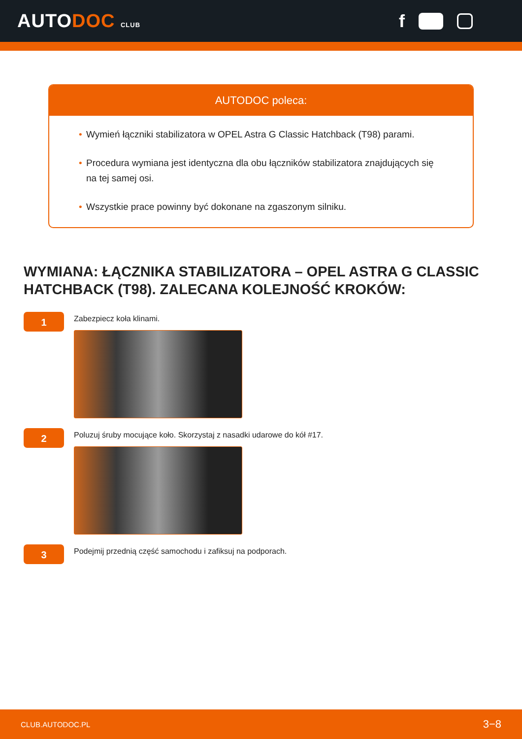AUTODOC CLUB
f
AUTODOC poleca:
• Wymień łączniki stabilizatora w OPEL Astra G Classic Hatchback (T98) parami.
• Procedura wymiana jest identyczna dla obu łączników stabilizatora znajdujących się na tej samej osi.
• Wszystkie prace powinny być dokonane na zgaszonym silniku.
WYMIANA: ŁĄCZNIKA STABILIZATORA – OPEL ASTRA G CLASSIC HATCHBACK (T98). ZALECANA KOLEJNOŚĆ KROKÓW:
1
Zabezpiecz koła klinami.
2
Poluzuj śruby mocujące koło. Skorzystaj z nasadki udarowe do kół #17.
3
Podejmij przednią część samochodu i zafiksuj na podporach.
CLUB.AUTODOC.PL 3−8